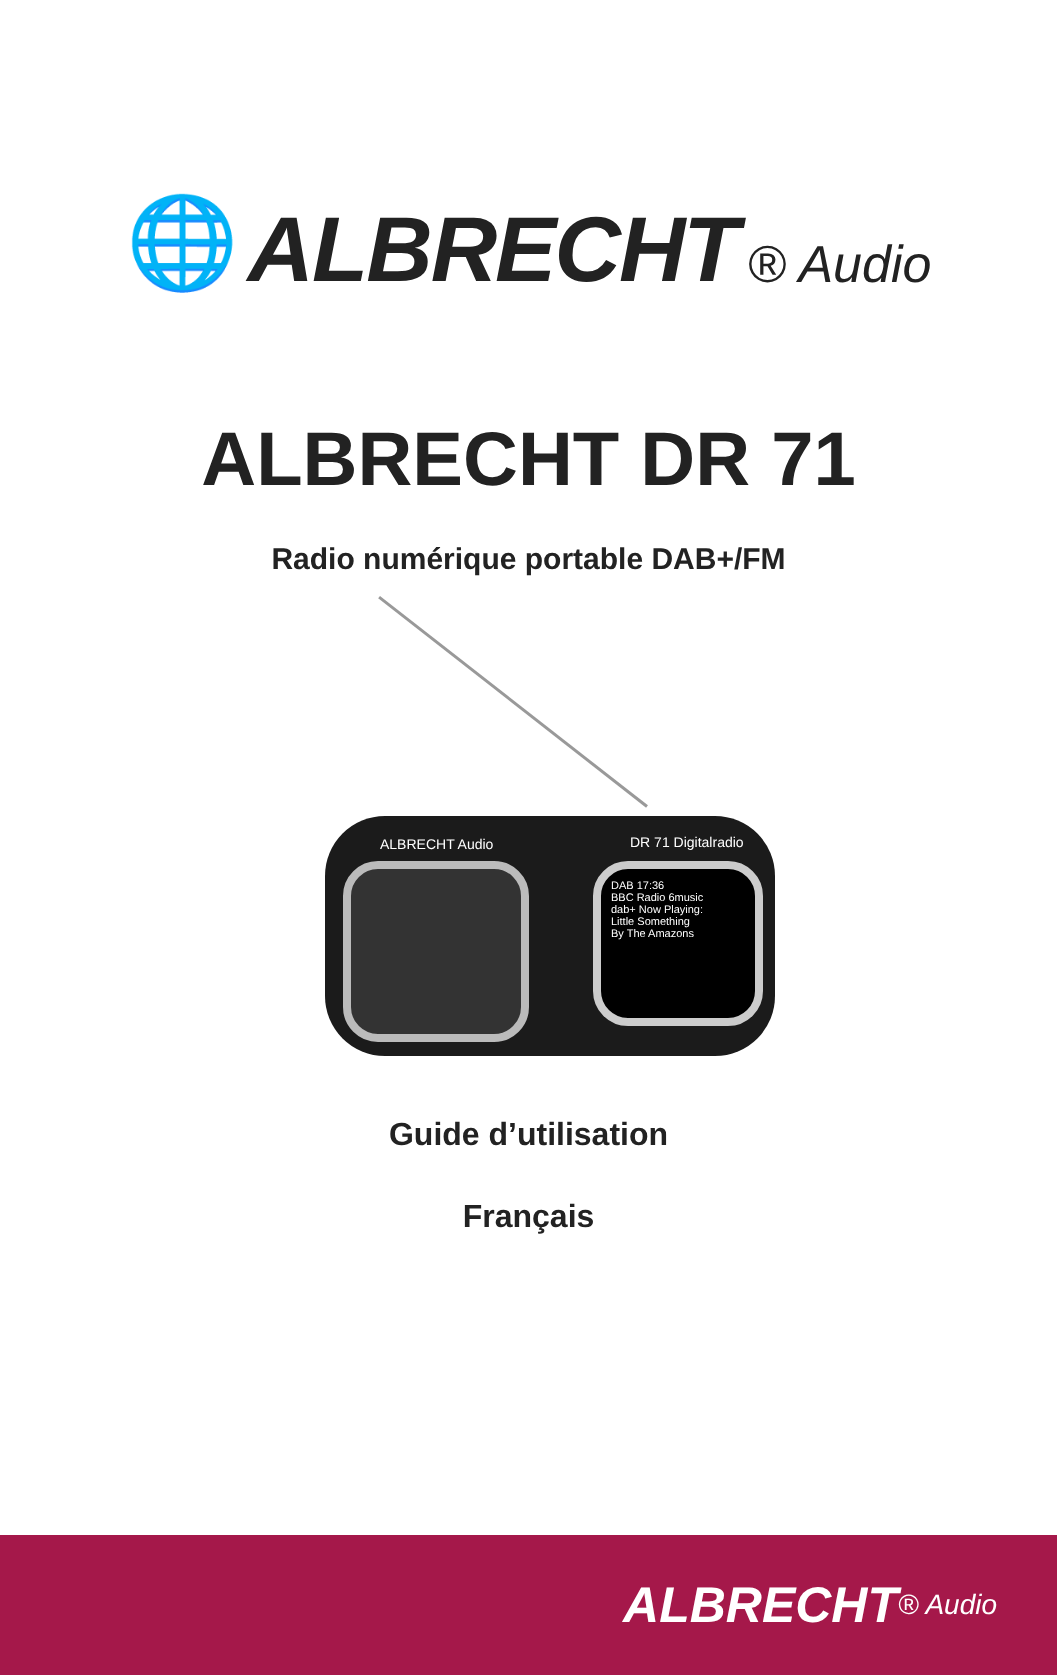🌐 ALBRECHT ® Audio
ALBRECHT DR 71
Radio numérique portable DAB+/FM
ALBRECHT Audio DR 71 Digitalradio
DAB 17:36
BBC Radio 6music
dab+ Now Playing:
Little Something
By The Amazons
Guide d’utilisation
Français
ALBRECHT ® Audio